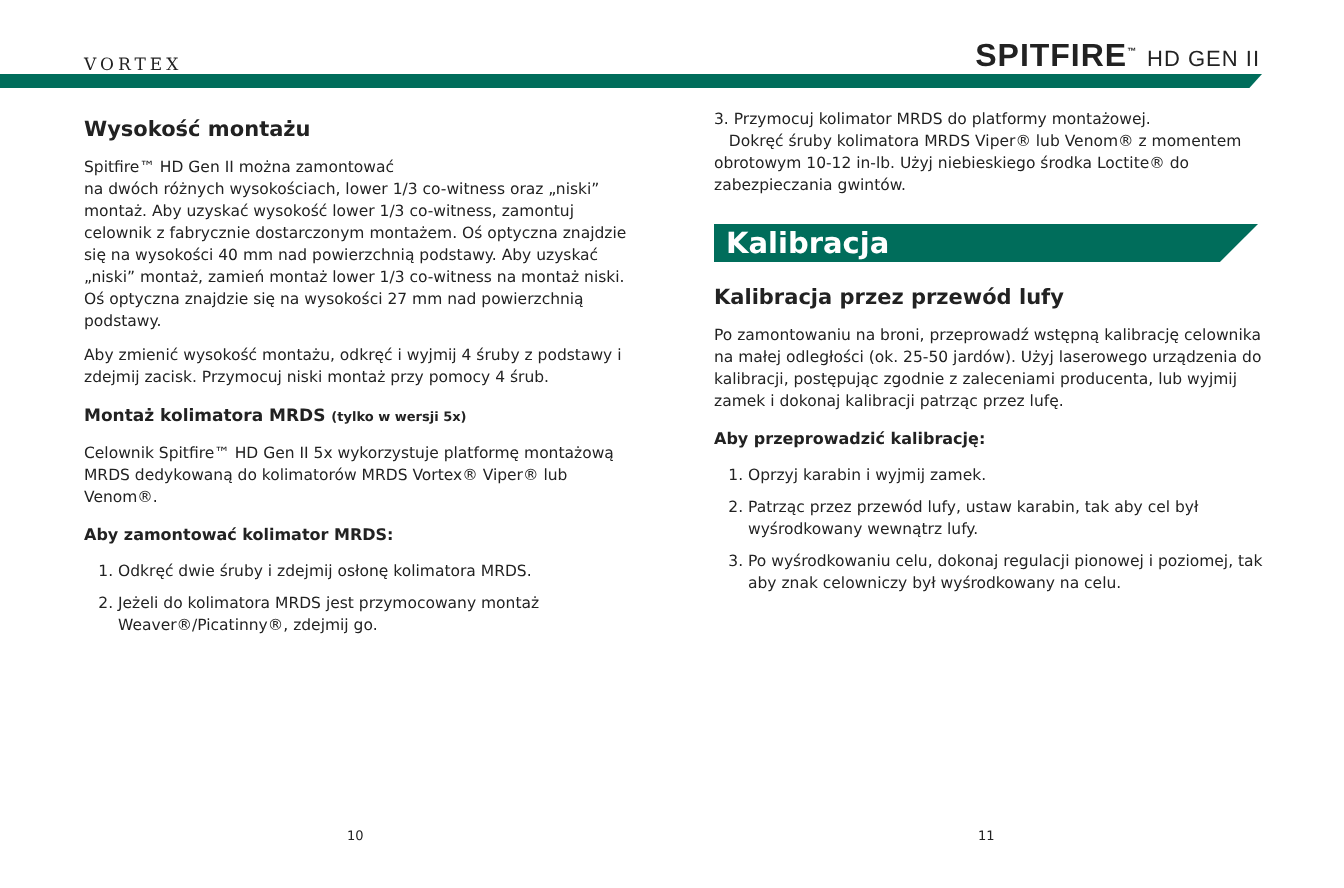VORTEX SPITFIRE<sup>™</sup> HD GEN II
Wysokość montażu
Spitfire™ HD Gen II można zamontować
na dwóch różnych wysokościach, lower 1/3 co-witness oraz „niski” montaż. Aby uzyskać wysokość lower 1/3 co-witness, zamontuj celownik z fabrycznie dostarczonym montażem. Oś optyczna znajdzie się na wysokości 40 mm nad powierzchnią podstawy. Aby uzyskać „niski” montaż, zamień montaż lower 1/3 co-witness na montaż niski. Oś optyczna znajdzie się na wysokości 27 mm nad powierzchnią podstawy.
Aby zmienić wysokość montażu, odkręć i wyjmij 4 śruby z podstawy i zdejmij zacisk. Przymocuj niski montaż przy pomocy 4 śrub.
Montaż kolimatora MRDS (tylko w wersji 5x)
Celownik Spitfire™ HD Gen II 5x wykorzystuje platformę montażową MRDS dedykowaną do kolimatorów MRDS Vortex® Viper® lub Venom®.
Aby zamontować kolimator MRDS:
1. Odkręć dwie śruby i zdejmij osłonę kolimatora MRDS.
2. Jeżeli do kolimatora MRDS jest przymocowany montaż Weaver®/Picatinny®, zdejmij go.
3. Przymocuj kolimator MRDS do platformy montażowej.
Dokręć śruby kolimatora MRDS Viper® lub Venom® z momentem obrotowym 10-12 in-lb. Użyj niebieskiego środka Loctite® do zabezpieczania gwintów.
Kalibracja
Kalibracja przez przewód lufy
Po zamontowaniu na broni, przeprowadź wstępną kalibrację celownika na małej odległości (ok. 25-50 jardów). Użyj laserowego urządzenia do kalibracji, postępując zgodnie z zaleceniami producenta, lub wyjmij zamek i dokonaj kalibracji patrząc przez lufę.
Aby przeprowadzić kalibrację:
1. Oprzyj karabin i wyjmij zamek.
2. Patrząc przez przewód lufy, ustaw karabin, tak aby cel był wyśrodkowany wewnątrz lufy.
3. Po wyśrodkowaniu celu, dokonaj regulacji pionowej i poziomej, tak aby znak celowniczy był wyśrodkowany na celu.
10 11